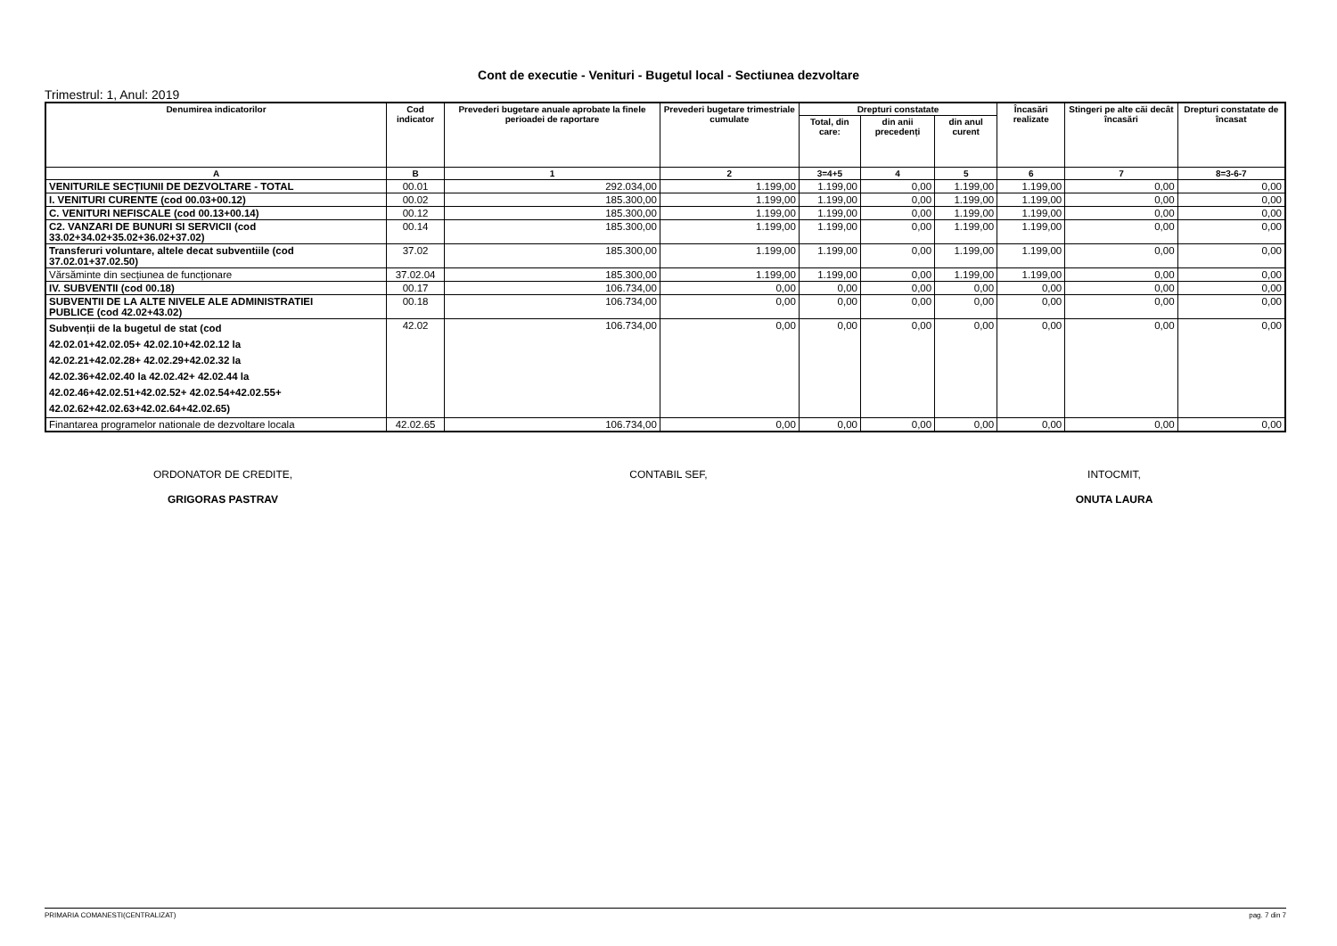Cont de executie - Venituri - Bugetul local - Sectiunea dezvoltare
Trimestrul: 1, Anul: 2019
| Denumirea indicatorilor | Cod indicator | Prevederi bugetare anuale aprobate la finele perioadei de raportare | Prevederi bugetare trimestriale cumulate | Drepturi constatate | | | Încasări realizate | Stingeri pe alte căi decât încasări | Drepturi constatate de încasat |
| --- | --- | --- | --- | --- | --- | --- | --- | --- | --- |
| | | | | Total, din care: | din anii precedenți | din anul curent | | | |
| A | B | 1 | 2 | 3=4+5 | 4 | 5 | 6 | 7 | 8=3-6-7 |
| VENITURILE SECȚIUNII DE DEZVOLTARE - TOTAL | 00.01 | 292.034,00 | 1.199,00 | 1.199,00 | 0,00 | 1.199,00 | 1.199,00 | 0,00 | 0,00 |
| I. VENITURI CURENTE (cod 00.03+00.12) | 00.02 | 185.300,00 | 1.199,00 | 1.199,00 | 0,00 | 1.199,00 | 1.199,00 | 0,00 | 0,00 |
| C. VENITURI NEFISCALE (cod 00.13+00.14) | 00.12 | 185.300,00 | 1.199,00 | 1.199,00 | 0,00 | 1.199,00 | 1.199,00 | 0,00 | 0,00 |
| C2. VANZARI DE BUNURI SI SERVICII (cod 33.02+34.02+35.02+36.02+37.02) | 00.14 | 185.300,00 | 1.199,00 | 1.199,00 | 0,00 | 1.199,00 | 1.199,00 | 0,00 | 0,00 |
| Transferuri voluntare, altele decat subventiile (cod 37.02.01+37.02.50) | 37.02 | 185.300,00 | 1.199,00 | 1.199,00 | 0,00 | 1.199,00 | 1.199,00 | 0,00 | 0,00 |
| Vărsăminte din secțiunea de funcționare | 37.02.04 | 185.300,00 | 1.199,00 | 1.199,00 | 0,00 | 1.199,00 | 1.199,00 | 0,00 | 0,00 |
| IV. SUBVENTII (cod 00.18) | 00.17 | 106.734,00 | 0,00 | 0,00 | 0,00 | 0,00 | 0,00 | 0,00 | 0,00 |
| SUBVENTII DE LA ALTE NIVELE ALE ADMINISTRATIEI PUBLICE (cod 42.02+43.02) | 00.18 | 106.734,00 | 0,00 | 0,00 | 0,00 | 0,00 | 0,00 | 0,00 | 0,00 |
| Subvenții de la bugetul de stat (cod 42.02.01+42.02.05+ 42.02.10+42.02.12 la 42.02.21+42.02.28+ 42.02.29+42.02.32 la 42.02.36+42.02.40 la 42.02.42+ 42.02.44 la 42.02.46+42.02.51+42.02.52+ 42.02.54+42.02.55+ 42.02.62+42.02.63+42.02.64+42.02.65) | 42.02 | 106.734,00 | 0,00 | 0,00 | 0,00 | 0,00 | 0,00 | 0,00 | 0,00 |
| Finantarea programelor nationale de dezvoltare locala | 42.02.65 | 106.734,00 | 0,00 | 0,00 | 0,00 | 0,00 | 0,00 | 0,00 | 0,00 |
ORDONATOR DE CREDITE,
GRIGORAS PASTRAV
CONTABIL SEF, INTOCMIT,
ONUTA LAURA
PRIMARIA COMANESTI(CENTRALIZAT) pag. 7 din 7